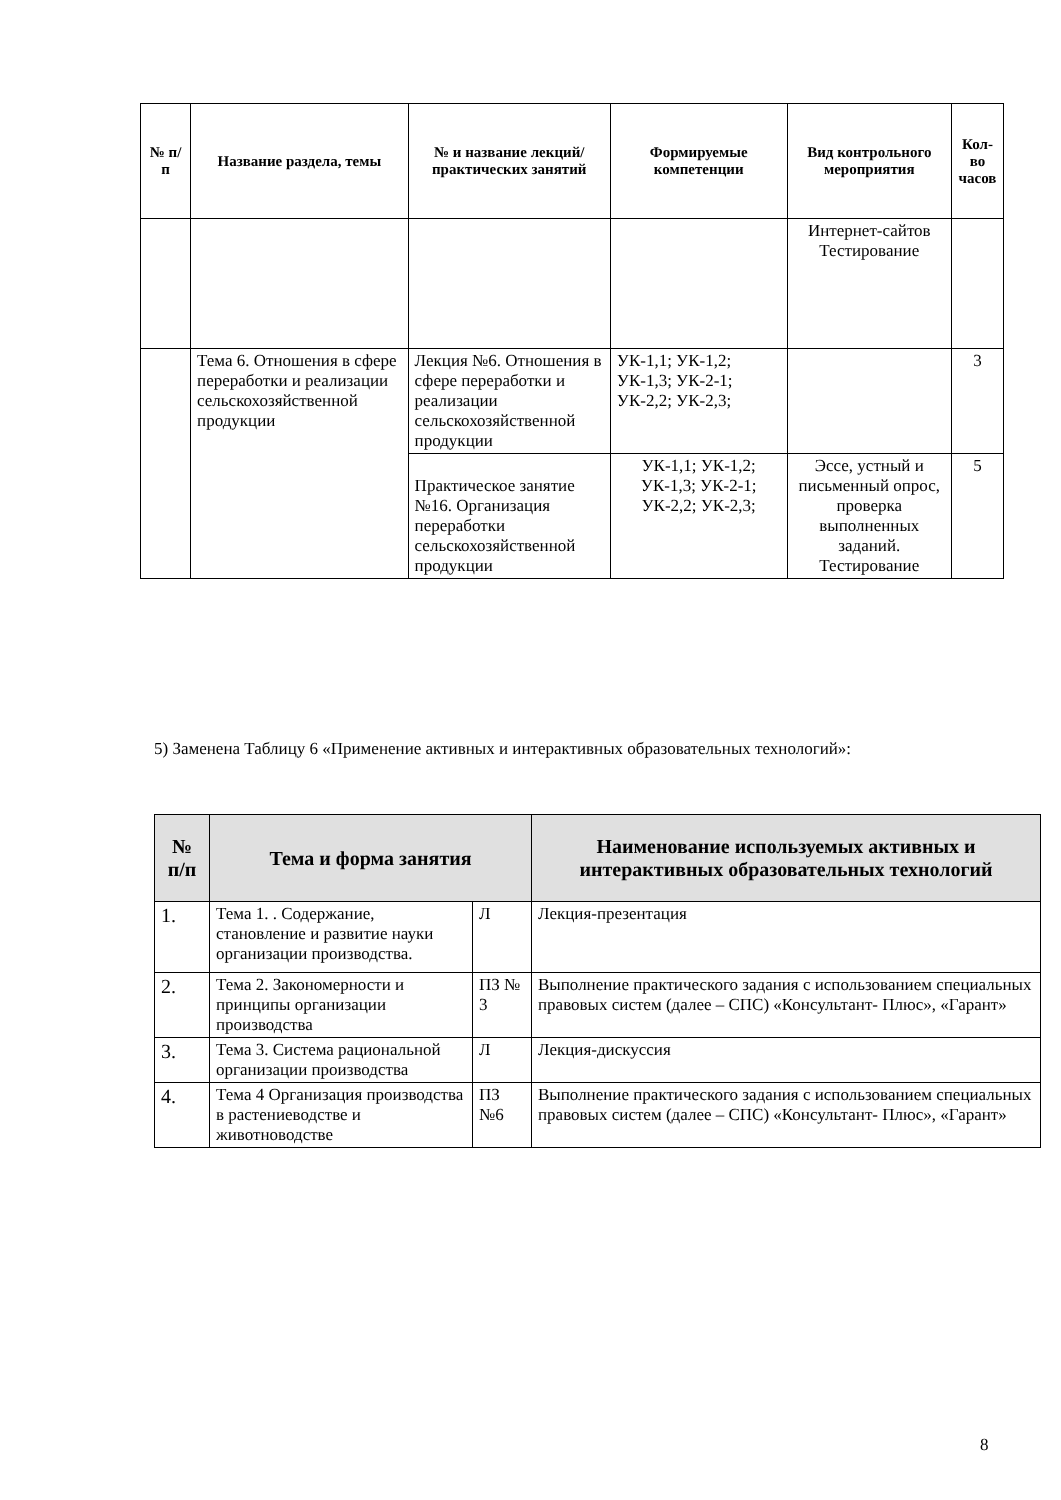| № п/п | Название раздела, темы | № и название лекций/ практических занятий | Формируемые компетенции | Вид контрольного мероприятия | Кол-во часов |
| --- | --- | --- | --- | --- | --- |
| | | | | Интернет-сайтов Тестирование | |
| | Тема 6. Отношения в сфере переработки и реализации сельскохозяйственной продукции | Лекция №6. Отношения в сфере переработки и реализации сельскохозяйственной продукции | УК-1,1; УК-1,2; УК-1,3; УК-2-1; УК-2,2; УК-2,3; | | 3 |
| | | Практическое занятие №16. Организация переработки сельскохозяйственной продукции | УК-1,1; УК-1,2; УК-1,3; УК-2-1; УК-2,2; УК-2,3; | Эссе, устный и письменный опрос, проверка выполненных заданий. Тестирование | 5 |
5) Заменена Таблицу 6 «Применение активных и интерактивных образовательных технологий»:
| № п/п | Тема и форма занятия | | Наименование используемых активных и интерактивных образовательных технологий |
| --- | --- | --- | --- |
| 1. | Тема 1. . Содержание, становление и развитие науки организации производства. | Л | Лекция-презентация |
| 2. | Тема 2. Закономерности и принципы организации производства | ПЗ № 3 | Выполнение практического задания с использованием специальных правовых систем (далее – СПС) «Консультант- Плюс», «Гарант» |
| 3. | Тема 3. Система рациональной организации производства | Л | Лекция-дискуссия |
| 4. | Тема 4 Организация производства в растениеводстве и животноводстве | ПЗ №6 | Выполнение практического задания с использованием специальных правовых систем (далее – СПС) «Консультант- Плюс», «Гарант» |
8